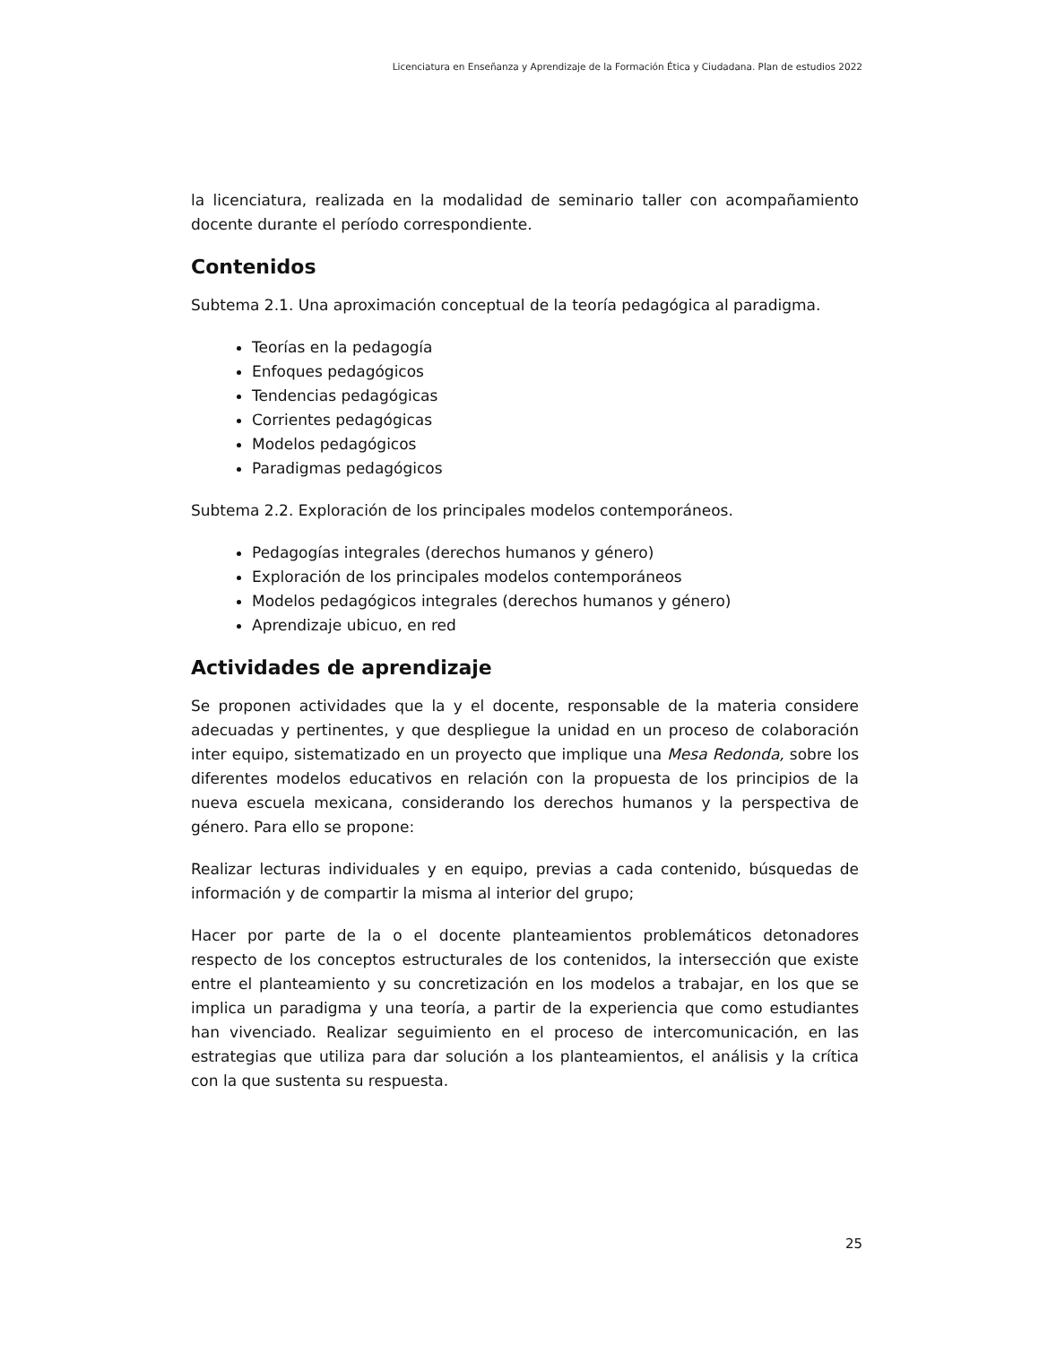Licenciatura en Enseñanza y Aprendizaje de la Formación Ética y Ciudadana. Plan de estudios 2022
la licenciatura, realizada en la modalidad de seminario taller con acompañamiento docente durante el período correspondiente.
Contenidos
Subtema 2.1. Una aproximación conceptual de la teoría pedagógica al paradigma.
Teorías en la pedagogía
Enfoques pedagógicos
Tendencias pedagógicas
Corrientes pedagógicas
Modelos pedagógicos
Paradigmas pedagógicos
Subtema 2.2. Exploración de los principales modelos contemporáneos.
Pedagogías integrales (derechos humanos y género)
Exploración de los principales modelos contemporáneos
Modelos pedagógicos integrales (derechos humanos y género)
Aprendizaje ubicuo, en red
Actividades de aprendizaje
Se proponen actividades que la y el docente, responsable de la materia considere adecuadas y pertinentes, y que despliegue la unidad en un proceso de colaboración inter equipo, sistematizado en un proyecto que implique una Mesa Redonda, sobre los diferentes modelos educativos en relación con la propuesta de los principios de la nueva escuela mexicana, considerando los derechos humanos y la perspectiva de género. Para ello se propone:
Realizar lecturas individuales y en equipo, previas a cada contenido, búsquedas de información y de compartir la misma al interior del grupo;
Hacer por parte de la o el docente planteamientos problemáticos detonadores respecto de los conceptos estructurales de los contenidos, la intersección que existe entre el planteamiento y su concretización en los modelos a trabajar, en los que se implica un paradigma y una teoría, a partir de la experiencia que como estudiantes han vivenciado. Realizar seguimiento en el proceso de intercomunicación, en las estrategias que utiliza para dar solución a los planteamientos, el análisis y la crítica con la que sustenta su respuesta.
25